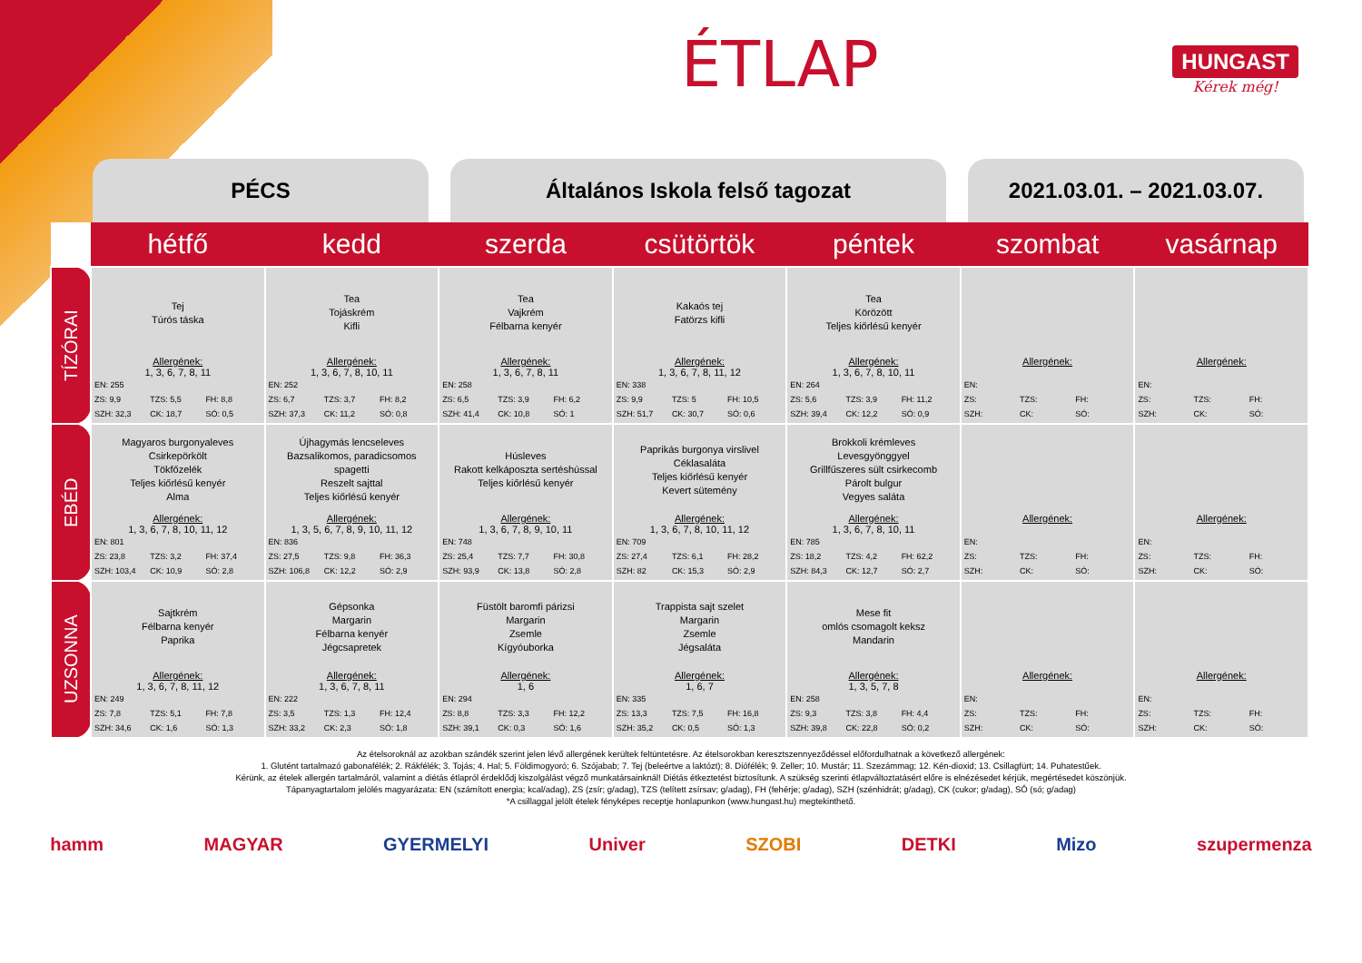ÉTLAP HUNGAST
Kérek még!
PÉCS Általános Iskola felső tagozat 2021.03.01. – 2021.03.07.
| | hétfő | kedd | szerda | csütörtök | péntek | szombat | vasárnap |
| --- | --- | --- | --- | --- | --- | --- | --- |
| TÍZÓRAI | Tej Túrós táska Allergének: 1, 3, 6, 7, 8, 11 EN: 255 ZS: 9,9 TZS: 5,5 FH: 8,8 SZH: 32,3 CK: 18,7 SÓ: 0,5 | Tea Tojáskrém Kifli Allergének: 1, 3, 6, 7, 8, 10, 11 EN: 252 ZS: 6,7 TZS: 3,7 FH: 8,2 SZH: 37,3 CK: 11,2 SÓ: 0,8 | Tea Vajkrém Félbarna kenyér Allergének: 1, 3, 6, 7, 8, 11 EN: 258 ZS: 6,5 TZS: 3,9 FH: 6,2 SZH: 41,4 CK: 10,8 SÓ: 1 | Kakaós tej Fatörzs kifli Allergének: 1, 3, 6, 7, 8, 11, 12 EN: 338 ZS: 9,9 TZS: 5 FH: 10,5 SZH: 51,7 CK: 30,7 SÓ: 0,6 | Tea Körözött Teljes kiőrlésű kenyér Allergének: 1, 3, 6, 7, 8, 10, 11 EN: 264 ZS: 5,6 TZS: 3,9 FH: 11,2 SZH: 39,4 CK: 12,2 SÓ: 0,9 | Allergének: EN: ZS: TZS: FH: SZH: CK: SÓ: | Allergének: EN: ZS: TZS: FH: SZH: CK: SÓ: |
| EBÉD | Magyaros burgonyaleves Csirkepörkölt Tökfőzelék Teljes kiőrlésű kenyér Alma Allergének: 1, 3, 6, 7, 8, 10, 11, 12 EN: 801 ZS: 23,8 TZS: 3,2 FH: 37,4 SZH: 103,4 CK: 10,9 SÓ: 2,8 | Újhagymás lencseleves Bazsalikomos, paradicsomos spagetti Reszelt sajttal Teljes kiőrlésű kenyér Allergének: 1, 3, 5, 6, 7, 8, 9, 10, 11, 12 EN: 836 ZS: 27,5 TZS: 9,8 FH: 36,3 SZH: 106,8 CK: 12,2 SÓ: 2,9 | Húsleves Rakott kelkáposzta sertéshússal Teljes kiőrlésű kenyér Allergének: 1, 3, 6, 7, 8, 9, 10, 11 EN: 748 ZS: 25,4 TZS: 7,7 FH: 30,8 SZH: 93,9 CK: 13,8 SÓ: 2,8 | Paprikás burgonya virslivel Céklasaláta Teljes kiőrlésű kenyér Kevert sütemény Allergének: 1, 3, 6, 7, 8, 10, 11, 12 EN: 709 ZS: 27,4 TZS: 6,1 FH: 28,2 SZH: 82 CK: 15,3 SÓ: 2,9 | Brokkoli krémleves Levesgyönggyel Grillfűszeres sült csirkecomb Párolt bulgur Vegyes saláta Allergének: 1, 3, 6, 7, 8, 10, 11 EN: 785 ZS: 18,2 TZS: 4,2 FH: 62,2 SZH: 84,3 CK: 12,7 SÓ: 2,7 | Allergének: EN: ZS: TZS: FH: SZH: CK: SÓ: | Allergének: EN: ZS: TZS: FH: SZH: CK: SÓ: |
| UZSONNA | Sajtkrém Félbarna kenyér Paprika Allergének: 1, 3, 6, 7, 8, 11, 12 EN: 249 ZS: 7,8 TZS: 5,1 FH: 7,8 SZH: 34,6 CK: 1,6 SÓ: 1,3 | Gépsonka Margarin Félbarna kenyér Jégcsapretek Allergének: 1, 3, 6, 7, 8, 11 EN: 222 ZS: 3,5 TZS: 1,3 FH: 12,4 SZH: 33,2 CK: 2,3 SÓ: 1,8 | Füstölt baromfi párizsi Margarin Zsemle Kígyóuborka Allergének: 1, 6 EN: 294 ZS: 8,8 TZS: 3,3 FH: 12,2 SZH: 39,1 CK: 0,3 SÓ: 1,6 | Trappista sajt szelet Margarin Zsemle Jégsaláta Allergének: 1, 6, 7 EN: 335 ZS: 13,3 TZS: 7,5 FH: 16,8 SZH: 35,2 CK: 0,5 SÓ: 1,3 | Mese fit omlós csomagolt keksz Mandarin Allergének: 1, 3, 5, 7, 8 EN: 258 ZS: 9,3 TZS: 3,8 FH: 4,4 SZH: 39,8 CK: 22,8 SÓ: 0,2 | Allergének: EN: ZS: TZS: FH: SZH: CK: SÓ: | Allergének: EN: ZS: TZS: FH: SZH: CK: SÓ: |
Az ételsoroknál az azokban szándék szerint jelen lévő allergének kerültek feltüntetésre. Az ételsorokban keresztszennyeződéssel előfordulhatnak a következő allergének:
1. Glutént tartalmazó gabonafélék; 2. Rákfélék; 3. Tojás; 4. Hal; 5. Földimogyoró; 6. Szójabab; 7. Tej (beleértve a laktózt); 8. Diófélék; 9. Zeller; 10. Mustár; 11. Szezámmag; 12. Kén-dioxid; 13. Csillagfürt; 14. Puhatestűek.
Kérünk, az ételek allergén tartalmáról, valamint a diétás étlapról érdeklődj kiszolgálást végző munkatársainknál! Diétás étkeztetést biztosítunk. A szükség szerinti étlapváltoztatásért előre is elnézésedet kérjük, megértésedet köszönjük.
Tápanyagtartalom jelölés magyarázata: EN (számított energia; kcal/adag), ZS (zsír; g/adag), TZS (telített zsírsav; g/adag), FH (fehérje; g/adag), SZH (szénhidrát; g/adag), CK (cukor; g/adag), SÓ (só; g/adag)
*A csillaggal jelölt ételek fényképes receptje honlapunkon (www.hungast.hu) megtekinthető.
hamm MAGYAR GYERMELYI Univer SZOBI DETKI Mizo szupermenza